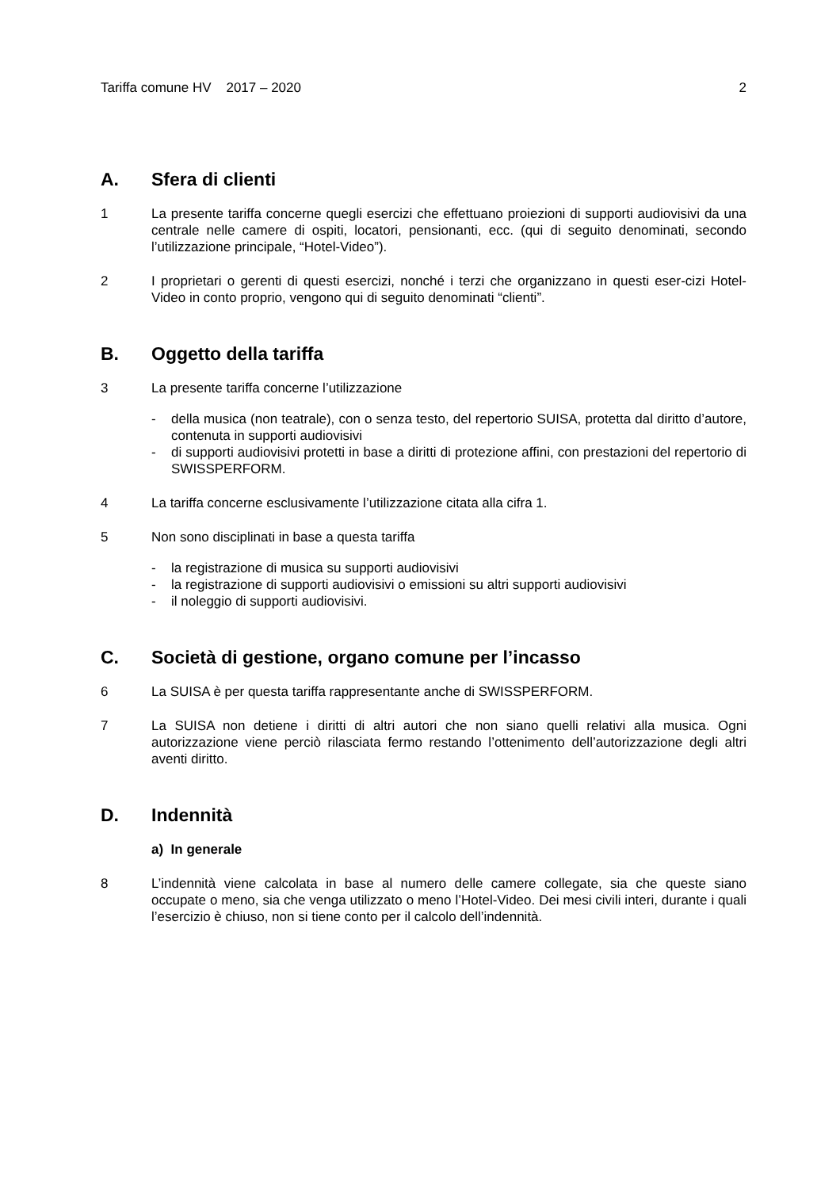Tariffa comune HV 2017 – 2020
2
A. Sfera di clienti
1 La presente tariffa concerne quegli esercizi che effettuano proiezioni di supporti audiovisivi da una centrale nelle camere di ospiti, locatori, pensionanti, ecc. (qui di seguito denominati, secondo l’utilizzazione principale, “Hotel-Video”).
2 I proprietari o gerenti di questi esercizi, nonché i terzi che organizzano in questi eser-cizi Hotel-Video in conto proprio, vengono qui di seguito denominati “clienti”.
B. Oggetto della tariffa
3 La presente tariffa concerne l’utilizzazione
- della musica (non teatrale), con o senza testo, del repertorio SUISA, protetta dal diritto d’autore, contenuta in supporti audiovisivi
- di supporti audiovisivi protetti in base a diritti di protezione affini, con prestazioni del repertorio di SWISSPERFORM.
4 La tariffa concerne esclusivamente l’utilizzazione citata alla cifra 1.
5 Non sono disciplinati in base a questa tariffa
- la registrazione di musica su supporti audiovisivi
- la registrazione di supporti audiovisivi o emissioni su altri supporti audiovisivi
- il noleggio di supporti audiovisivi.
C. Società di gestione, organo comune per l’incasso
6 La SUISA è per questa tariffa rappresentante anche di SWISSPERFORM.
7 La SUISA non detiene i diritti di altri autori che non siano quelli relativi alla musica. Ogni autorizzazione viene perciò rilasciata fermo restando l’ottenimento dell’autorizzazione degli altri aventi diritto.
D. Indennità
a) In generale
8 L’indennità viene calcolata in base al numero delle camere collegate, sia che queste siano occupate o meno, sia che venga utilizzato o meno l’Hotel-Video. Dei mesi civili interi, durante i quali l’esercizio è chiuso, non si tiene conto per il calcolo dell’indennità.